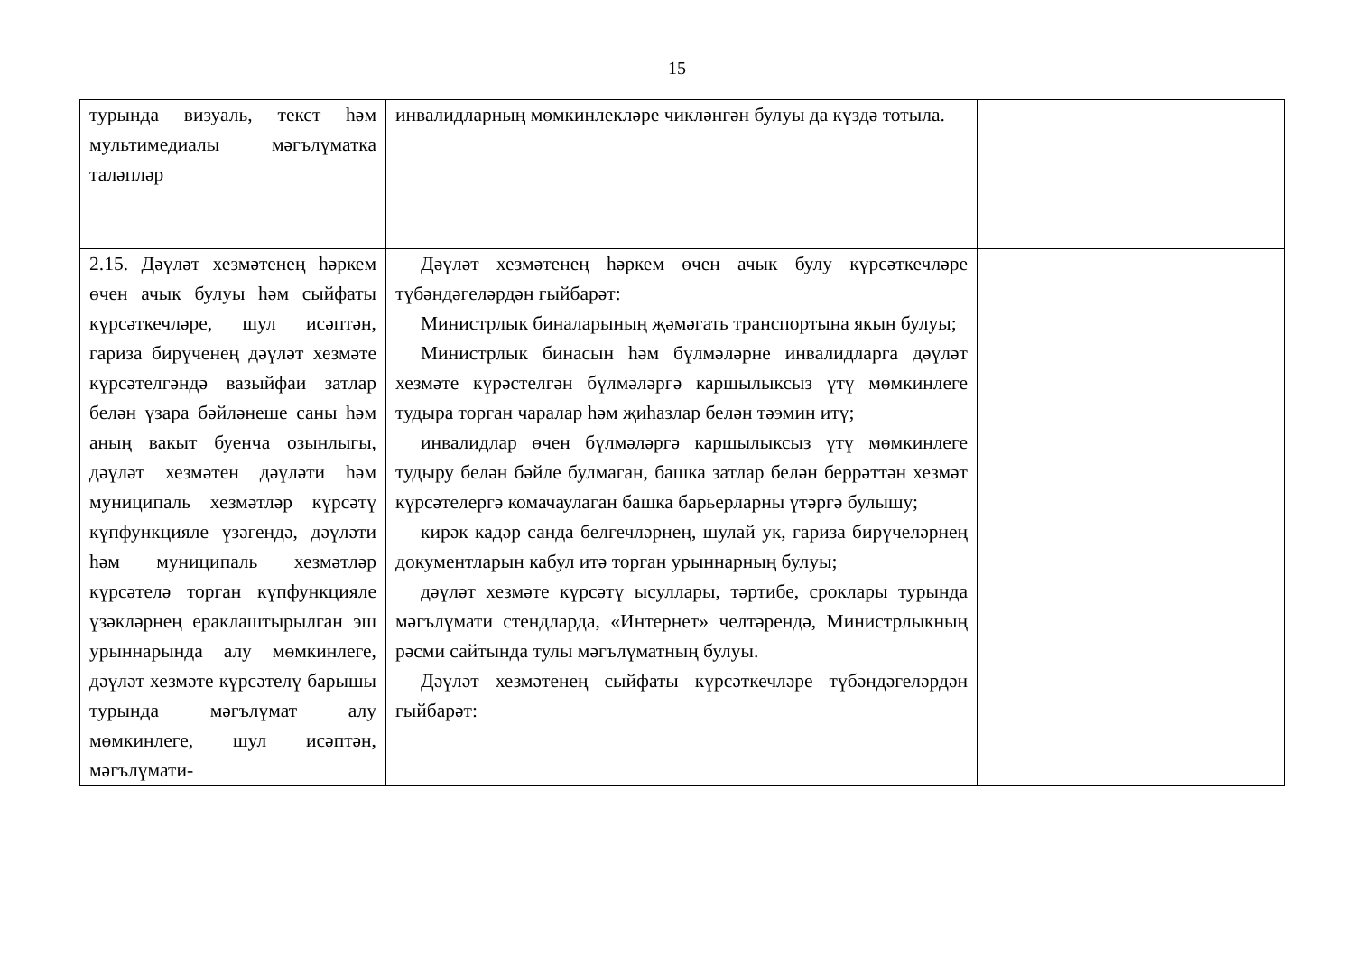15
| турында визуаль, текст һәм мультимедиалы мәгълүматка таләпләр | инвалидларның мөмкинлекләре чикләнгән булуы да күздә тотыла. | |
| 2.15. Дәүләт хезмәтенең һәркем өчен ачык булуы һәм сыйфаты күрсәткечләре, шул исәптән, гариза бирүченең дәүләт хезмәте күрсәтелгәндә вазыйфаи затлар белән үзара бәйләнеше саны һәм аның вакыт буенча озынлыгы, дәүләт хезмәтен дәүләти һәм муниципаль хезмәтләр күрсәтү күпфункцияле үзәгендә, дәүләти һәм муниципаль хезмәтләр күрсәтелә торган күпфункцияле үзәкләрнең ераклаштырылган эш урыннарында алу мөмкинлеге, дәүләт хезмәте күрсәтелү барышы турында мәгълүмат алу мөмкинлеге, шул исәптән, мәгълүмати- | Дәүләт хезмәтенең һәркем өчен ачык булу күрсәткечләре түбәндәгеләрдән гыйбарәт: Министрлык биналарының җәмәгать транспортына якын булуы; Министрлык бинасын һәм бүлмәләрне инвалидларга дәүләт хезмәте күрәстелгән бүлмәләргә каршылыксыз үтү мөмкинлеге тудыра торган чаралар һәм җиһазлар белән тәэмин итү; инвалидлар өчен бүлмәләргә каршылыксыз үтү мөмкинлеге тудыру белән бәйле булмаган, башка затлар белән беррәттән хезмәт күрсәтелергә комачаулаган башка барьерларны үтәргә булышу; кирәк кадәр санда белгечләрнең, шулай ук, гариза бирүчеләрнең документларын кабул итә торган урыннарның булуы; дәүләт хезмәте күрсәтү ысуллары, тәртибе, сроклары турында мәгълүмати стендларда, «Интернет» челтәрендә, Министрлыкның рәсми сайтында тулы мәгълүматның булуы. Дәүләт хезмәтенең сыйфаты күрсәткечләре түбәндәгеләрдән гыйбарәт: | |